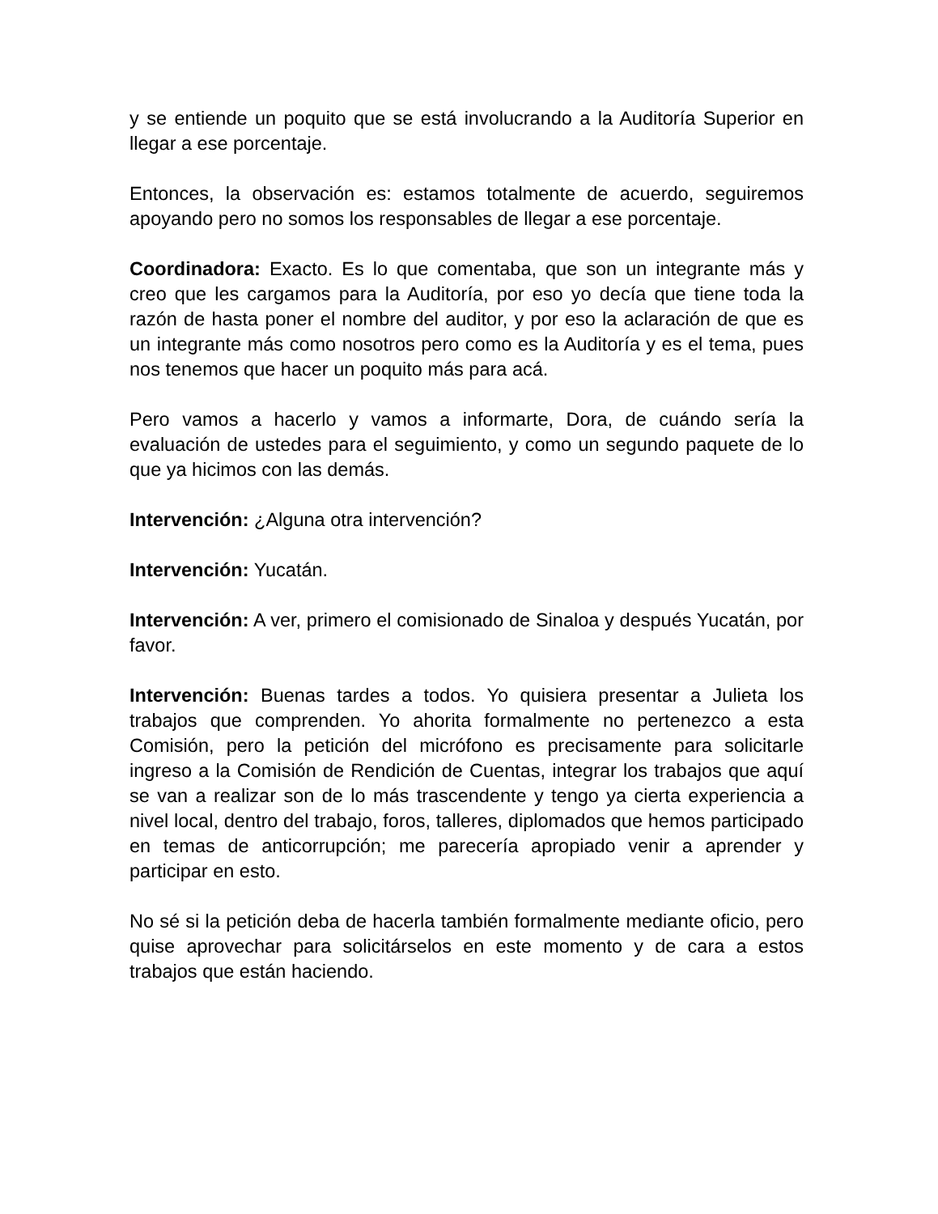y se entiende un poquito que se está involucrando a la Auditoría Superior en llegar a ese porcentaje.
Entonces, la observación es: estamos totalmente de acuerdo, seguiremos apoyando pero no somos los responsables de llegar a ese porcentaje.
Coordinadora: Exacto. Es lo que comentaba, que son un integrante más y creo que les cargamos para la Auditoría, por eso yo decía que tiene toda la razón de hasta poner el nombre del auditor, y por eso la aclaración de que es un integrante más como nosotros pero como es la Auditoría y es el tema, pues nos tenemos que hacer un poquito más para acá.
Pero vamos a hacerlo y vamos a informarte, Dora, de cuándo sería la evaluación de ustedes para el seguimiento, y como un segundo paquete de lo que ya hicimos con las demás.
Intervención: ¿Alguna otra intervención?
Intervención: Yucatán.
Intervención: A ver, primero el comisionado de Sinaloa y después Yucatán, por favor.
Intervención: Buenas tardes a todos. Yo quisiera presentar a Julieta los trabajos que comprenden. Yo ahorita formalmente no pertenezco a esta Comisión, pero la petición del micrófono es precisamente para solicitarle ingreso a la Comisión de Rendición de Cuentas, integrar los trabajos que aquí se van a realizar son de lo más trascendente y tengo ya cierta experiencia a nivel local, dentro del trabajo, foros, talleres, diplomados que hemos participado en temas de anticorrupción; me parecería apropiado venir a aprender y participar en esto.
No sé si la petición deba de hacerla también formalmente mediante oficio, pero quise aprovechar para solicitárselos en este momento y de cara a estos trabajos que están haciendo.